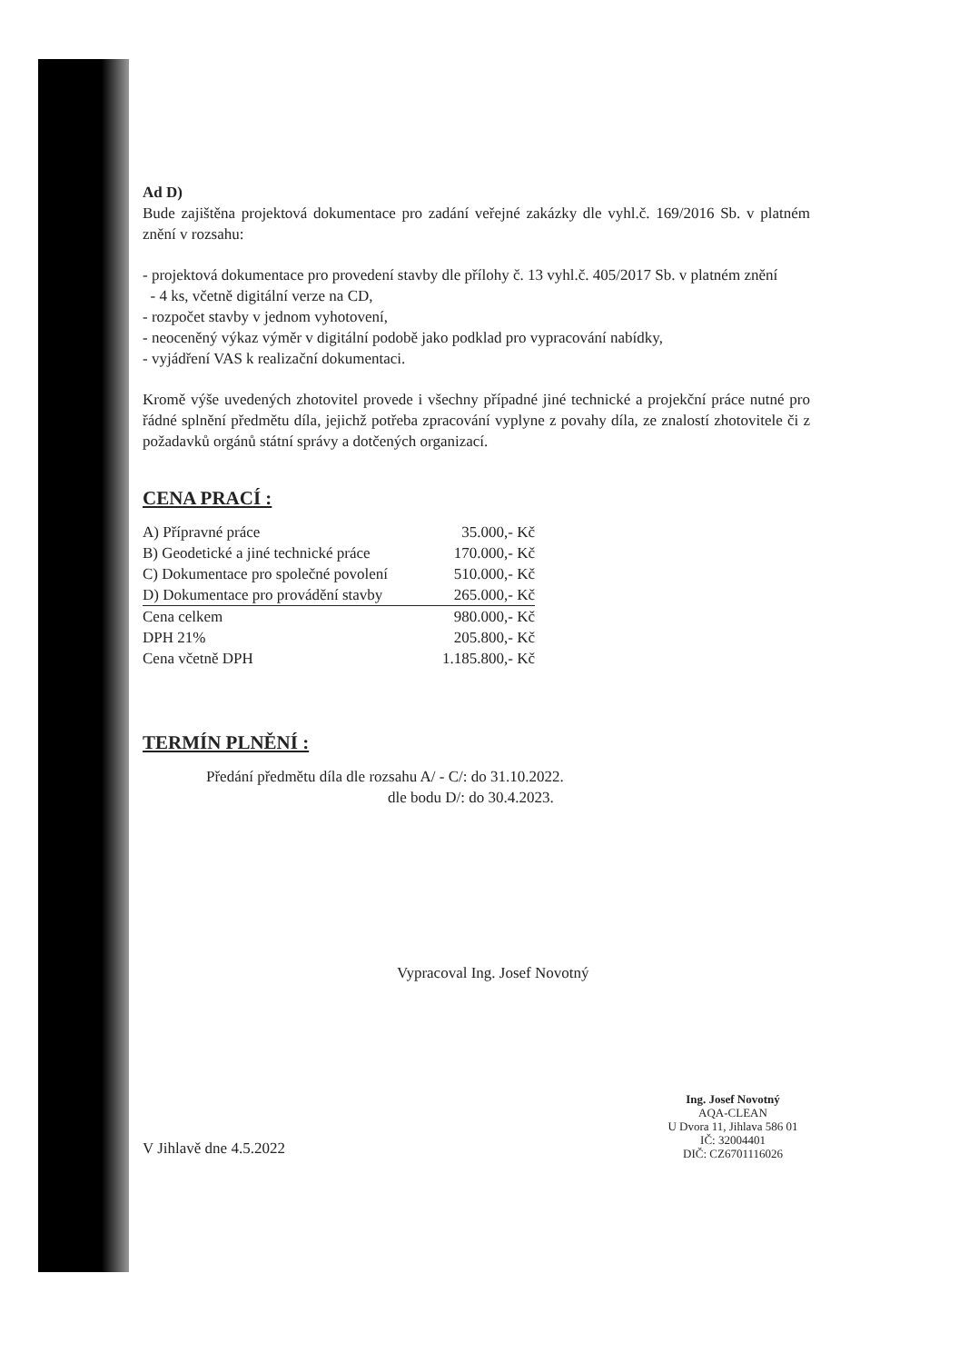Ad D)
Bude zajištěna projektová dokumentace pro zadání veřejné zakázky dle vyhl.č. 169/2016 Sb. v platném znění v rozsahu:
- projektová dokumentace pro provedení stavby dle přílohy č. 13 vyhl.č. 405/2017 Sb. v platném znění
- 4 ks, včetně digitální verze na CD,
- rozpočet stavby v jednom vyhotovení,
- neoceněný výkaz výměr v digitální podobě jako podklad pro vypracování nabídky,
- vyjádření VAS k realizační dokumentaci.
Kromě výše uvedených zhotovitel provede i všechny případné jiné technické a projekční práce nutné pro řádné splnění předmětu díla, jejichž potřeba zpracování vyplyne z povahy díla, ze znalostí zhotovitele či z požadavků orgánů státní správy a dotčených organizací.
CENA PRACÍ :
| A) Přípravné práce | 35.000,- Kč |
| B) Geodetické a jiné technické práce | 170.000,- Kč |
| C) Dokumentace pro společné povolení | 510.000,- Kč |
| D) Dokumentace pro provádění stavby | 265.000,- Kč |
| Cena celkem | 980.000,- Kč |
| DPH 21% | 205.800,- Kč |
| Cena včetně DPH | 1.185.800,- Kč |
TERMÍN PLNĚNÍ :
Předání předmětu díla dle rozsahu A/ - C/: do 31.10.2022.
dle bodu D/: do 30.4.2023.
Vypracoval Ing. Josef Novotný
V Jihlavě dne 4.5.2022
Ing. Josef Novotný
AQA-CLEAN
U Dvora 11, Jihlava 586 01
IČ: 32004401
DIČ: CZ6701116026